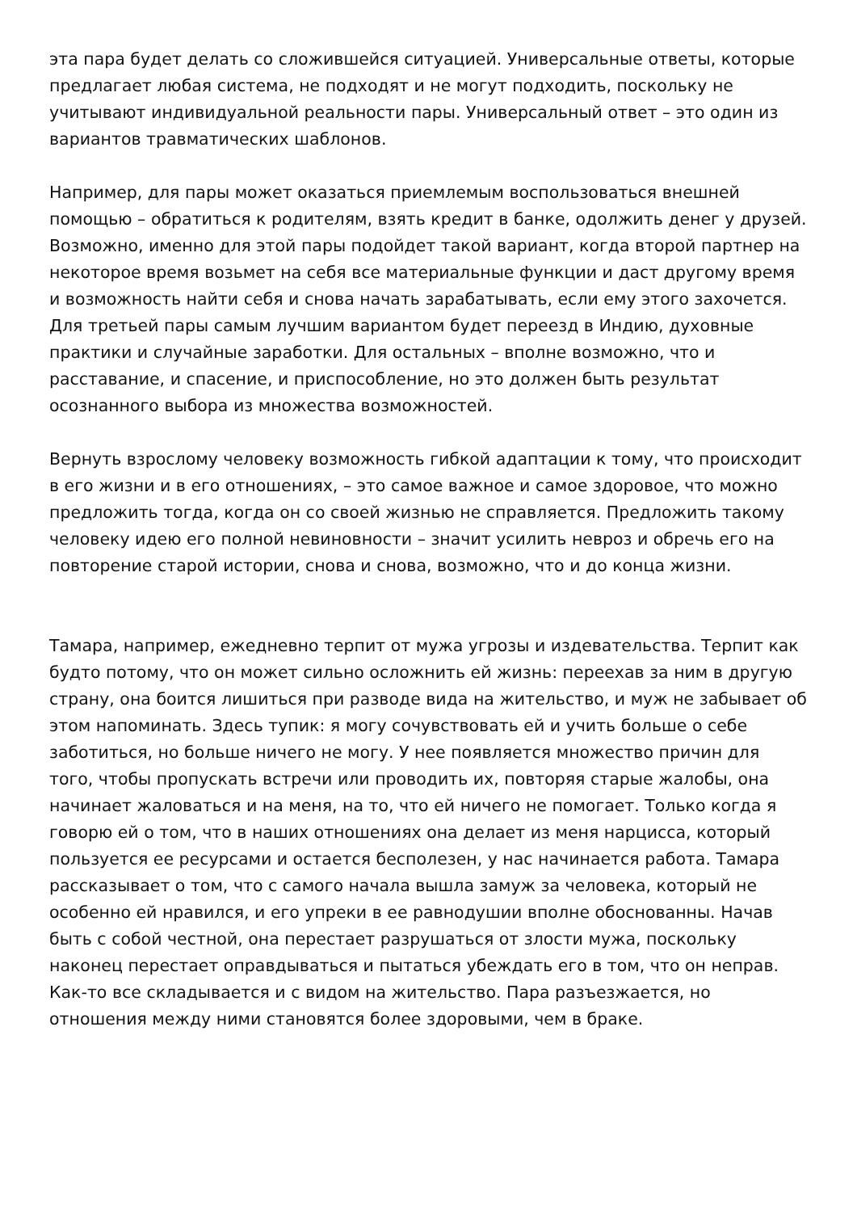эта пара будет делать со сложившейся ситуацией. Универсальные ответы, которые предлагает любая система, не подходят и не могут подходить, поскольку не учитывают индивидуальной реальности пары. Универсальный ответ – это один из вариантов травматических шаблонов.
Например, для пары может оказаться приемлемым воспользоваться внешней помощью – обратиться к родителям, взять кредит в банке, одолжить денег у друзей. Возможно, именно для этой пары подойдет такой вариант, когда второй партнер на некоторое время возьмет на себя все материальные функции и даст другому время и возможность найти себя и снова начать зарабатывать, если ему этого захочется. Для третьей пары самым лучшим вариантом будет переезд в Индию, духовные практики и случайные заработки. Для остальных – вполне возможно, что и расставание, и спасение, и приспособление, но это должен быть результат осознанного выбора из множества возможностей.
Вернуть взрослому человеку возможность гибкой адаптации к тому, что происходит в его жизни и в его отношениях, – это самое важное и самое здоровое, что можно предложить тогда, когда он со своей жизнью не справляется. Предложить такому человеку идею его полной невиновности – значит усилить невроз и обречь его на повторение старой истории, снова и снова, возможно, что и до конца жизни.
Тамара, например, ежедневно терпит от мужа угрозы и издевательства. Терпит как будто потому, что он может сильно осложнить ей жизнь: переехав за ним в другую страну, она боится лишиться при разводе вида на жительство, и муж не забывает об этом напоминать. Здесь тупик: я могу сочувствовать ей и учить больше о себе заботиться, но больше ничего не могу. У нее появляется множество причин для того, чтобы пропускать встречи или проводить их, повторяя старые жалобы, она начинает жаловаться и на меня, на то, что ей ничего не помогает. Только когда я говорю ей о том, что в наших отношениях она делает из меня нарцисса, который пользуется ее ресурсами и остается бесполезен, у нас начинается работа. Тамара рассказывает о том, что с самого начала вышла замуж за человека, который не особенно ей нравился, и его упреки в ее равнодушии вполне обоснованны. Начав быть с собой честной, она перестает разрушаться от злости мужа, поскольку наконец перестает оправдываться и пытаться убеждать его в том, что он неправ. Как-то все складывается и с видом на жительство. Пара разъезжается, но отношения между ними становятся более здоровыми, чем в браке.